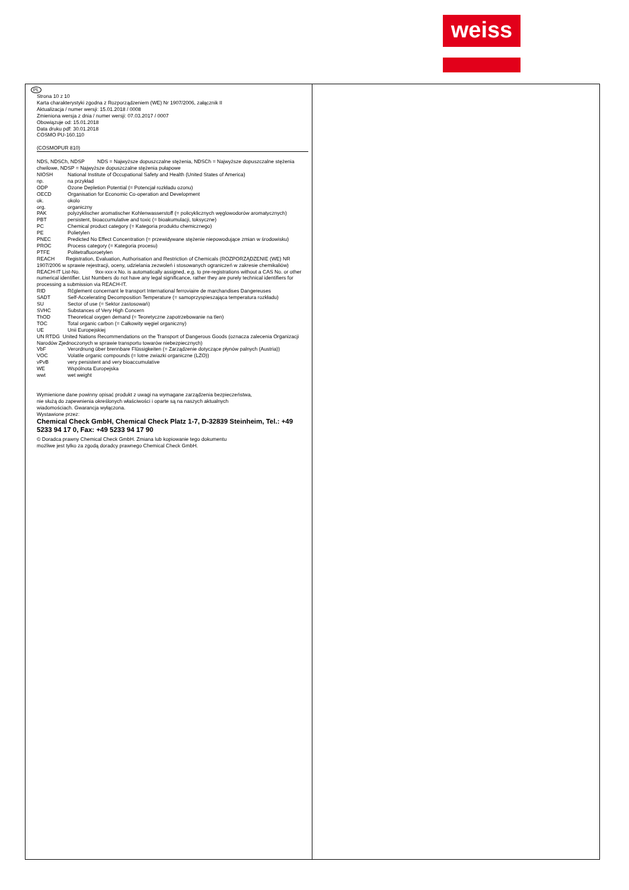weiss
PL
Strona 10 z 10
Karta charakterystyki zgodna z Rozporządzeniem (WE) Nr 1907/2006, załącznik II
Aktualizacja / numer wersji: 15.01.2018 / 0008
Zmieniona wersja z dnia / numer wersji: 07.03.2017 / 0007
Obowiązuje od: 15.01.2018
Data druku pdf: 30.01.2018
COSMO PU-160.110
(COSMOPUR 810)
NDS, NDSCh, NDSP NDS = Najwyższe dopuszczalne stężenia, NDSCh = Najwyższe dopuszczalne stężenia chwilowe, NDSP = Najwyższe dopuszczalne stężenia pułapowe
NIOSH National Institute of Occupational Safety and Health (United States of America)
np. na przykład
ODP Ozone Depletion Potential (= Potencjał rozkładu ozonu)
OECD Organisation for Economic Co-operation and Development
ok. okolo
org. organiczny
PAK polyzyklischer aromatischer Kohlenwasserstoff (= policyklicznych węglowodorów aromatycznych)
PBT persistent, bioaccumulative and toxic (= bioakumulacji, toksyczne)
PC Chemical product category (= Kategoria produktu chemicznego)
PE Polietylen
PNEC Predicted No Effect Concentration (= przewidywane stężenie niepowodujące zmian w środowisku)
PROC Process category (= Kategoria procesu)
PTFE Politetrafluoroetylen
REACH Registration, Evaluation, Authorisation and Restriction of Chemicals (ROZPORZĄDZENIE (WE) NR 1907/2006 w sprawie rejestracji, oceny, udzielania zezwoleń i stosowanych ograniczeń w zakresie chemikaliów)
REACH-IT List-No. 9xx-xxx-x No. is automatically assigned, e.g. to pre-registrations without a CAS No. or other numerical identifier. List Numbers do not have any legal significance, rather they are purely technical identifiers for processing a submission via REACH-IT.
RID Rčglement concernant le transport International ferroviaire de marchandises Dangereuses
SADT Self-Accelerating Decomposition Temperature (= samoprzyspieszająca temperatura rozkładu)
SU Sector of use (= Sektor zastosowań)
SVHC Substances of Very High Concern
ThOD Theoretical oxygen demand (= Teoretyczne zapotrzebowanie na tlen)
TOC Total organic carbon (= Całkowity węgiel organiczny)
UE Unii Europejskiej
UN RTDG United Nations Recommendations on the Transport of Dangerous Goods (oznacza zalecenia Organizacji Narodów Zjednoczonych w sprawie transportu towarów niebezpiecznych)
VbF Verordnung über brennbare Flüssigkeiten (= Zarządzenie dotyczące płynów palnych (Austria))
VOC Volatile organic compounds (= lotne zwiazki organiczne (LZO))
vPvB very persistent and very bioaccumulative
WE Wspólnota Europejska
wwt wet weight
Wymienione dane powinny opisać produkt z uwagi na wymagane zarządzenia bezpieczeństwa,
nie służą do zapewnienia określonych właściwości i oparte są na naszych aktualnych
wiadomościach. Gwarancja wyłączona.
Wystawione przez:
Chemical Check GmbH, Chemical Check Platz 1-7, D-32839 Steinheim, Tel.: +49 5233 94 17 0, Fax: +49 5233 94 17 90
© Doradca prawny Chemical Check GmbH. Zmiana lub kopiowanie tego dokumentu
możliwe jest tylko za zgodą doradcy prawnego Chemical Check GmbH.